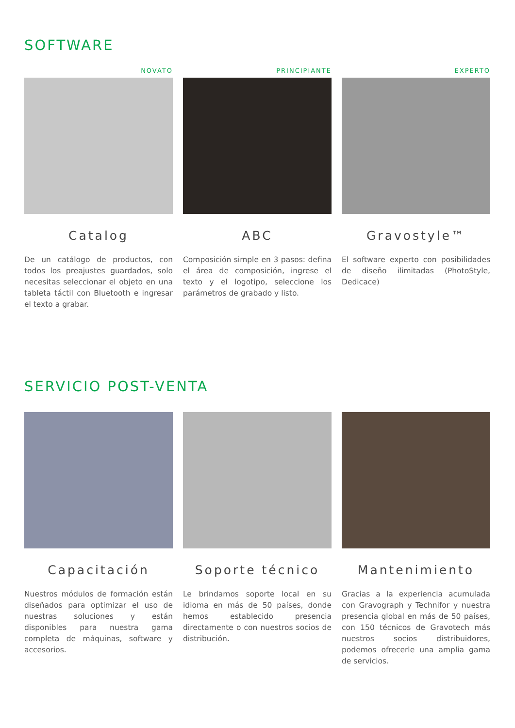SOFTWARE
NOVATO
Catalog
De un catálogo de productos, con todos los preajustes guardados, solo necesitas seleccionar el objeto en una tableta táctil con Bluetooth e ingresar el texto a grabar.
PRINCIPIANTE
ABC
Composición simple en 3 pasos: defina el área de composición, ingrese el texto y el logotipo, seleccione los parámetros de grabado y listo.
EXPERTO
Gravostyle™
El software experto con posibilidades de diseño ilimitadas (PhotoStyle, Dedicace)
SERVICIO POST-VENTA
Capacitación
Nuestros módulos de formación están diseñados para optimizar el uso de nuestras soluciones y están disponibles para nuestra gama completa de máquinas, software y accesorios.
Soporte técnico
Le brindamos soporte local en su idioma en más de 50 países, donde hemos establecido presencia directamente o con nuestros socios de distribución.
Mantenimiento
Gracias a la experiencia acumulada con Gravograph y Technifor y nuestra presencia global en más de 50 países, con 150 técnicos de Gravotech más nuestros socios distribuidores, podemos ofrecerle una amplia gama de servicios.